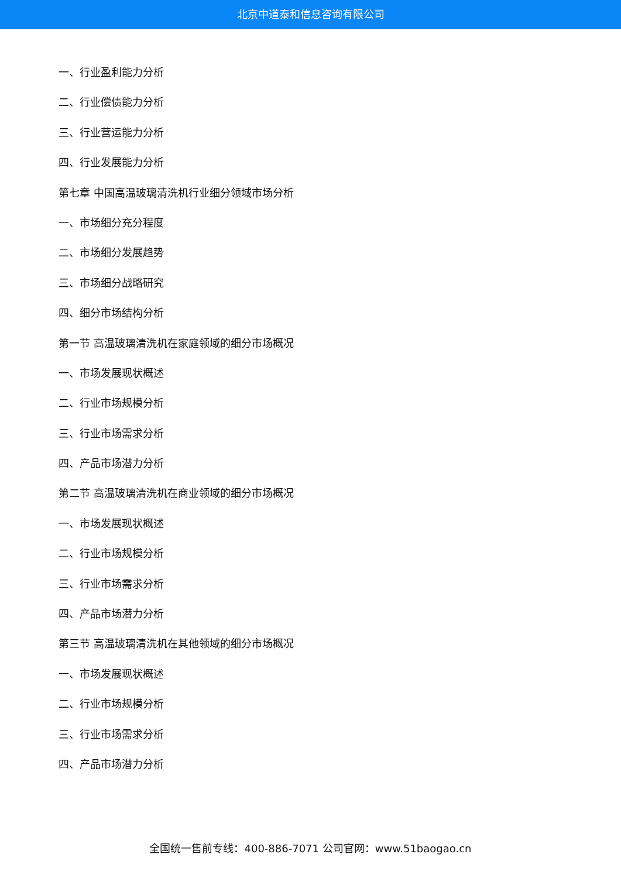北京中道泰和信息咨询有限公司
一、行业盈利能力分析
二、行业偿债能力分析
三、行业营运能力分析
四、行业发展能力分析
第七章 中国高温玻璃清洗机行业细分领域市场分析
一、市场细分充分程度
二、市场细分发展趋势
三、市场细分战略研究
四、细分市场结构分析
第一节 高温玻璃清洗机在家庭领域的细分市场概况
一、市场发展现状概述
二、行业市场规模分析
三、行业市场需求分析
四、产品市场潜力分析
第二节 高温玻璃清洗机在商业领域的细分市场概况
一、市场发展现状概述
二、行业市场规模分析
三、行业市场需求分析
四、产品市场潜力分析
第三节 高温玻璃清洗机在其他领域的细分市场概况
一、市场发展现状概述
二、行业市场规模分析
三、行业市场需求分析
四、产品市场潜力分析
全国统一售前专线：400-886-7071 公司官网：www.51baogao.cn